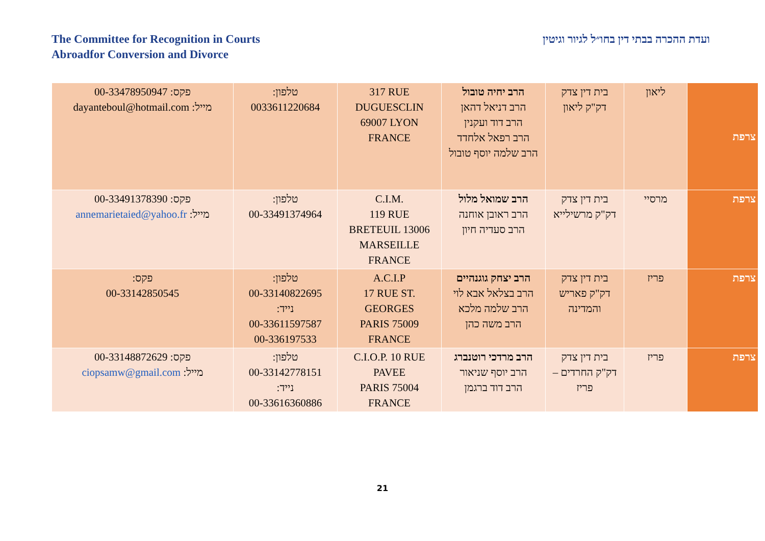The Committee for Recognition in Courts
Abroadfor Conversion and Divorce
ועדת ההכרה בבתי דין בחו״ל לגיור וגיטין
| צרפת | ליאון | בית דין צדק דק"ק ליאון | הרב יחיה טובול הרב דניאל דהאן הרב דוד ועקנין הרב רפאל אלחדד הרב שלמה יוסף טובול | 317 RUE DUGUESCLIN 69007 LYON FRANCE | טלפון: 0033611220684 | פקס: 00-33478950947 מייל: dayanteboul@hotmail.com |
| צרפת | מרסיי | בית דין צדק דק"ק מרשילייא | הרב שמואל מלול הרב ראובן אוחנה הרב סעדיה חיון | C.I.M. 119 RUE BRETEUIL 13006 MARSEILLE FRANCE | טלפון: 00-33491374964 | פקס: 00-33491378390 מייל: annemarietaied@yahoo.fr |
| צרפת | פריז | בית דין צדק דק"ק פאריש והמדינה | הרב יצחק גוגנהיים הרב בצלאל אבא לוי הרב שלמה מלכא הרב משה כהן | A.C.I.P 17 RUE ST. GEORGES PARIS 75009 FRANCE | טלפון: 00-33140822695 נייד: 00-33611597587 00-336197533 | פקס: 00-33142850545 |
| צרפת | פריז | בית דין צדק דק"ק החרדים – פריז | הרב מרדכי רוטנברג הרב יוסף שניאור הרב דוד ברגמן | C.I.O.P. 10 RUE PAVEE PARIS 75004 FRANCE | טלפון: 00-33142778151 נייד: 00-33616360886 | פקס: 00-33148872629 מייל: ciopsamw@gmail.com |
21